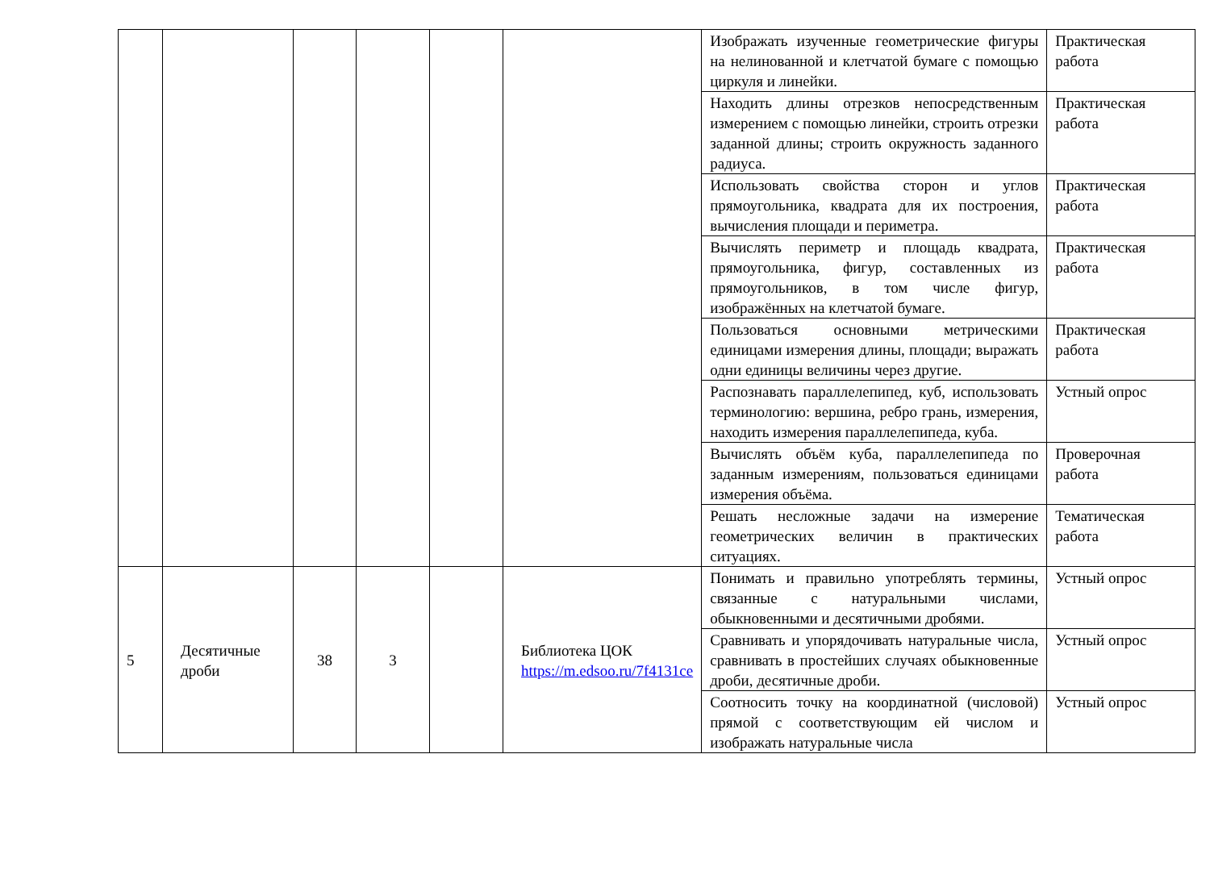| | | | | | | Изображать изученные геометрические фигуры на нелинованной и клетчатой бумаге с помощью циркуля и линейки. | Практическая работа |
| | | | | | | Находить длины отрезков непосредственным измерением с помощью линейки, строить отрезки заданной длины; строить окружность заданного радиуса. | Практическая работа |
| | | | | | | Использовать свойства сторон и углов прямоугольника, квадрата для их построения, вычисления площади и периметра. | Практическая работа |
| | | | | | | Вычислять периметр и площадь квадрата, прямоугольника, фигур, составленных из прямоугольников, в том числе фигур, изображённых на клетчатой бумаге. | Практическая работа |
| | | | | | | Пользоваться основными метрическими единицами измерения длины, площади; выражать одни единицы величины через другие. | Практическая работа |
| | | | | | | Распознавать параллелепипед, куб, использовать терминологию: вершина, ребро грань, измерения, находить измерения параллелепипеда, куба. | Устный опрос |
| | | | | | | Вычислять объём куба, параллелепипеда по заданным измерениям, пользоваться единицами измерения объёма. | Проверочная работа |
| | | | | | | Решать несложные задачи на измерение геометрических величин в практических ситуациях. | Тематическая работа |
| 5 | Десятичные дроби | 38 | 3 | | Библиотека ЦОК https://m.edsoo.ru/7f4131ce | Понимать и правильно употреблять термины, связанные с натуральными числами, обыкновенными и десятичными дробями. | Устный опрос |
| | | | | | | Сравнивать и упорядочивать натуральные числа, сравнивать в простейших случаях обыкновенные дроби, десятичные дроби. | Устный опрос |
| | | | | | | Соотносить точку на координатной (числовой) прямой с соответствующим ей числом и изображать натуральные числа | Устный опрос |